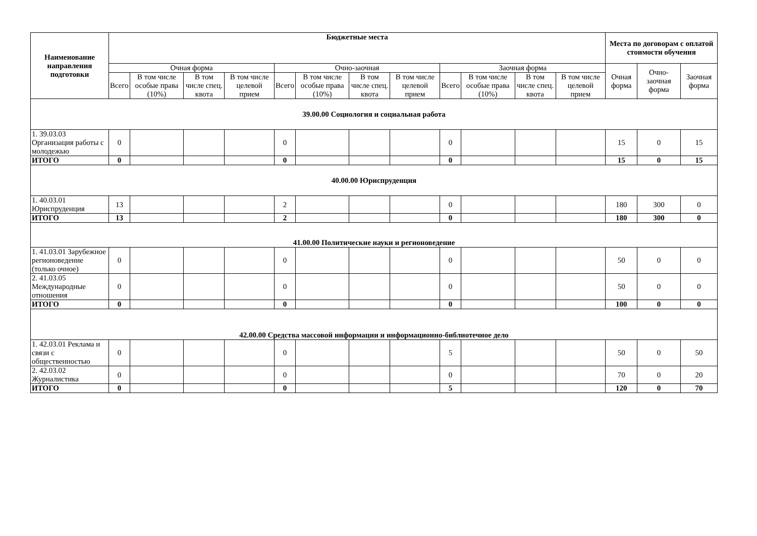| Наименование направления подготовки | Бюджетные места | | | | | | | | | | | | Места по договорам с оплатой стоимости обучения | | |
| --- | --- | --- | --- | --- | --- | --- | --- | --- | --- | --- | --- | --- | --- | --- | --- |
| | Очная форма | | | | Очно-заочная | | | | Заочная форма | | | | Очная форма | Очно-заочная форма | Заочная форма |
| | Всего | В том числе особые права (10%) | В том числе спец. квота | В том числе целевой прием | Всего | В том числе особые права (10%) | В том числе спец. квота | В том числе целевой прием | Всего | В том числе особые права (10%) | В том числе спец. квота | В том числе целевой прием | | | |
| 39.00.00 Социология и социальная работа | | | | | | | | | | | | | | | |
| 1. 39.03.03 Организация работы с молодежью | 0 | | | | 0 | | | | 0 | | | | 15 | 0 | 15 |
| ИТОГО | 0 | | | | 0 | | | | 0 | | | | 15 | 0 | 15 |
| 40.00.00 Юриспруденция | | | | | | | | | | | | | | | |
| 1. 40.03.01 Юриспруденция | 13 | | | | 2 | | | | 0 | | | | 180 | 300 | 0 |
| ИТОГО | 13 | | | | 2 | | | | 0 | | | | 180 | 300 | 0 |
| 41.00.00 Политические науки и регионоведение | | | | | | | | | | | | | | | |
| 1. 41.03.01 Зарубежное регионоведение (только очное) | 0 | | | | 0 | | | | 0 | | | | 50 | 0 | 0 |
| 2. 41.03.05 Международные отношения | 0 | | | | 0 | | | | 0 | | | | 50 | 0 | 0 |
| ИТОГО | 0 | | | | 0 | | | | 0 | | | | 100 | 0 | 0 |
| 42.00.00 Средства массовой информации и информационно-библиотечное дело | | | | | | | | | | | | | | | |
| 1. 42.03.01 Реклама и связи с общественностью | 0 | | | | 0 | | | | 5 | | | | 50 | 0 | 50 |
| 2. 42.03.02 Журналистика | 0 | | | | 0 | | | | 0 | | | | 70 | 0 | 20 |
| ИТОГО | 0 | | | | 0 | | | | 5 | | | | 120 | 0 | 70 |